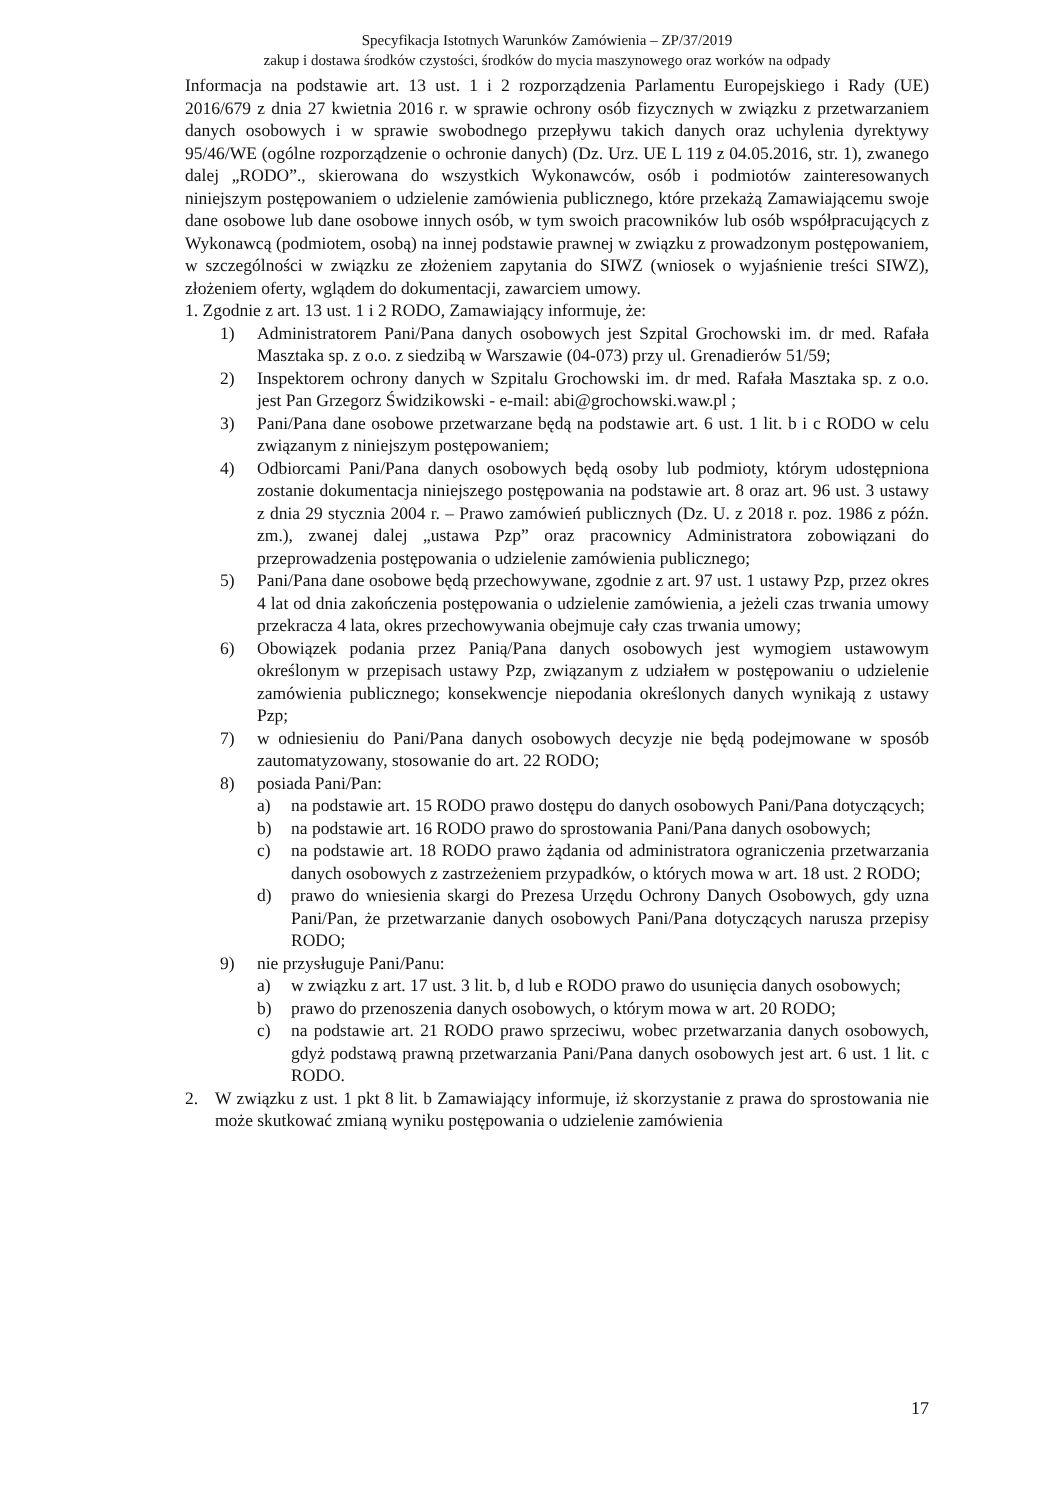Specyfikacja Istotnych Warunków Zamówienia – ZP/37/2019
zakup i dostawa środków czystości, środków do mycia maszynowego oraz worków na odpady
Informacja na podstawie art. 13 ust. 1 i 2 rozporządzenia Parlamentu Europejskiego i Rady (UE) 2016/679 z dnia 27 kwietnia 2016 r. w sprawie ochrony osób fizycznych w związku z przetwarzaniem danych osobowych i w sprawie swobodnego przepływu takich danych oraz uchylenia dyrektywy 95/46/WE (ogólne rozporządzenie o ochronie danych) (Dz. Urz. UE L 119 z 04.05.2016, str. 1), zwanego dalej „RODO”., skierowana do wszystkich Wykonawców, osób i podmiotów zainteresowanych niniejszym postępowaniem o udzielenie zamówienia publicznego, które przekażą Zamawiającemu swoje dane osobowe lub dane osobowe innych osób, w tym swoich pracowników lub osób współpracujących z Wykonawcą (podmiotem, osobą) na innej podstawie prawnej w związku z prowadzonym postępowaniem, w szczególności w związku ze złożeniem zapytania do SIWZ (wniosek o wyjaśnienie treści SIWZ), złożeniem oferty, wglądem do dokumentacji, zawarciem umowy.
1. Zgodnie z art. 13 ust. 1 i 2 RODO, Zamawiający informuje, że:
1) Administratorem Pani/Pana danych osobowych jest Szpital Grochowski im. dr med. Rafała Masztaka sp. z o.o. z siedzibą w Warszawie (04-073) przy ul. Grenadierów 51/59;
2) Inspektorem ochrony danych w Szpitalu Grochowski im. dr med. Rafała Masztaka sp. z o.o. jest Pan Grzegorz Świdzikowski - e-mail: abi@grochowski.waw.pl ;
3) Pani/Pana dane osobowe przetwarzane będą na podstawie art. 6 ust. 1 lit. b i c RODO w celu związanym z niniejszym postępowaniem;
4) Odbiorcami Pani/Pana danych osobowych będą osoby lub podmioty, którym udostępniona zostanie dokumentacja niniejszego postępowania na podstawie art. 8 oraz art. 96 ust. 3 ustawy z dnia 29 stycznia 2004 r. – Prawo zamówień publicznych (Dz. U. z 2018 r. poz. 1986 z późn. zm.), zwanej dalej „ustawa Pzp” oraz pracownicy Administratora zobowiązani do przeprowadzenia postępowania o udzielenie zamówienia publicznego;
5) Pani/Pana dane osobowe będą przechowywane, zgodnie z art. 97 ust. 1 ustawy Pzp, przez okres 4 lat od dnia zakończenia postępowania o udzielenie zamówienia, a jeżeli czas trwania umowy przekracza 4 lata, okres przechowywania obejmuje cały czas trwania umowy;
6) Obowiązek podania przez Panią/Pana danych osobowych jest wymogiem ustawowym określonym w przepisach ustawy Pzp, związanym z udziałem w postępowaniu o udzielenie zamówienia publicznego; konsekwencje niepodania określonych danych wynikają z ustawy Pzp;
7) w odniesieniu do Pani/Pana danych osobowych decyzje nie będą podejmowane w sposób zautomatyzowany, stosowanie do art. 22 RODO;
8) posiada Pani/Pan:
a) na podstawie art. 15 RODO prawo dostępu do danych osobowych Pani/Pana dotyczących;
b) na podstawie art. 16 RODO prawo do sprostowania Pani/Pana danych osobowych;
c) na podstawie art. 18 RODO prawo żądania od administratora ograniczenia przetwarzania danych osobowych z zastrzeżeniem przypadków, o których mowa w art. 18 ust. 2 RODO;
d) prawo do wniesienia skargi do Prezesa Urzędu Ochrony Danych Osobowych, gdy uzna Pani/Pan, że przetwarzanie danych osobowych Pani/Pana dotyczących narusza przepisy RODO;
9) nie przysługuje Pani/Panu:
a) w związku z art. 17 ust. 3 lit. b, d lub e RODO prawo do usunięcia danych osobowych;
b) prawo do przenoszenia danych osobowych, o którym mowa w art. 20 RODO;
c) na podstawie art. 21 RODO prawo sprzeciwu, wobec przetwarzania danych osobowych, gdyż podstawą prawną przetwarzania Pani/Pana danych osobowych jest art. 6 ust. 1 lit. c RODO.
2. W związku z ust. 1 pkt 8 lit. b Zamawiający informuje, iż skorzystanie z prawa do sprostowania nie może skutkować zmianą wyniku postępowania o udzielenie zamówienia
17